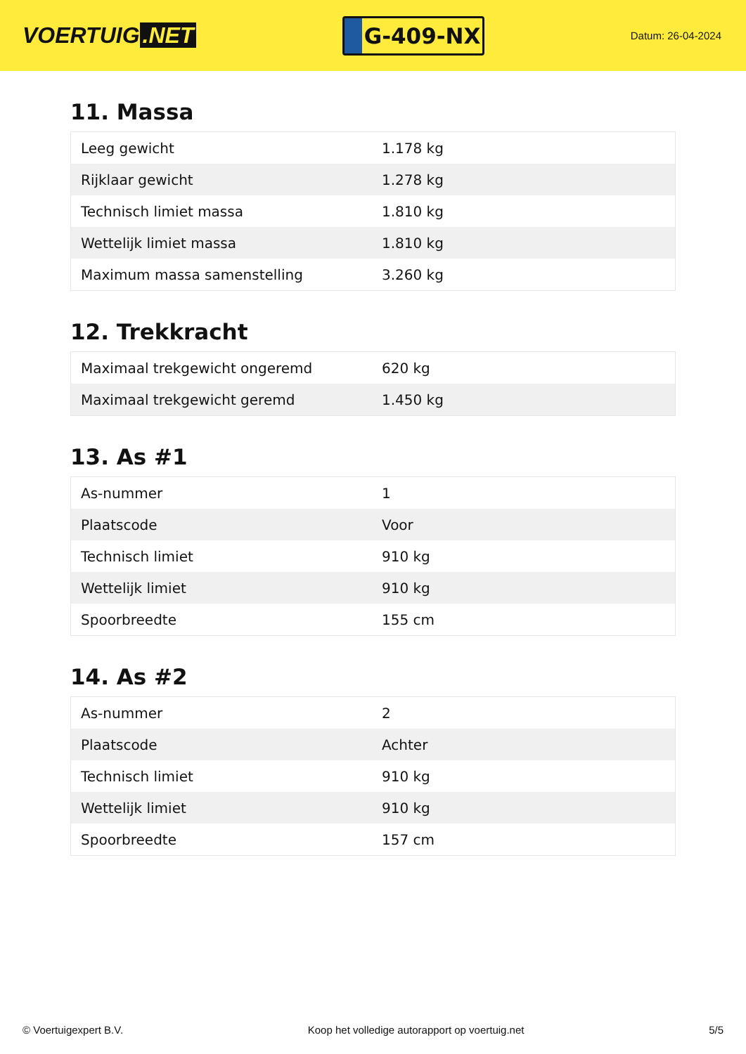VOERTUIG.NET
G-409-NX
Datum: 26-04-2024
11. Massa
| Leeg gewicht | 1.178 kg |
| Rijklaar gewicht | 1.278 kg |
| Technisch limiet massa | 1.810 kg |
| Wettelijk limiet massa | 1.810 kg |
| Maximum massa samenstelling | 3.260 kg |
12. Trekkracht
| Maximaal trekgewicht ongeremd | 620 kg |
| Maximaal trekgewicht geremd | 1.450 kg |
13. As #1
| As-nummer | 1 |
| Plaatscode | Voor |
| Technisch limiet | 910 kg |
| Wettelijk limiet | 910 kg |
| Spoorbreedte | 155 cm |
14. As #2
| As-nummer | 2 |
| Plaatscode | Achter |
| Technisch limiet | 910 kg |
| Wettelijk limiet | 910 kg |
| Spoorbreedte | 157 cm |
© Voertuigexpert B.V. Koop het volledige autorapport op voertuig.net 5/5